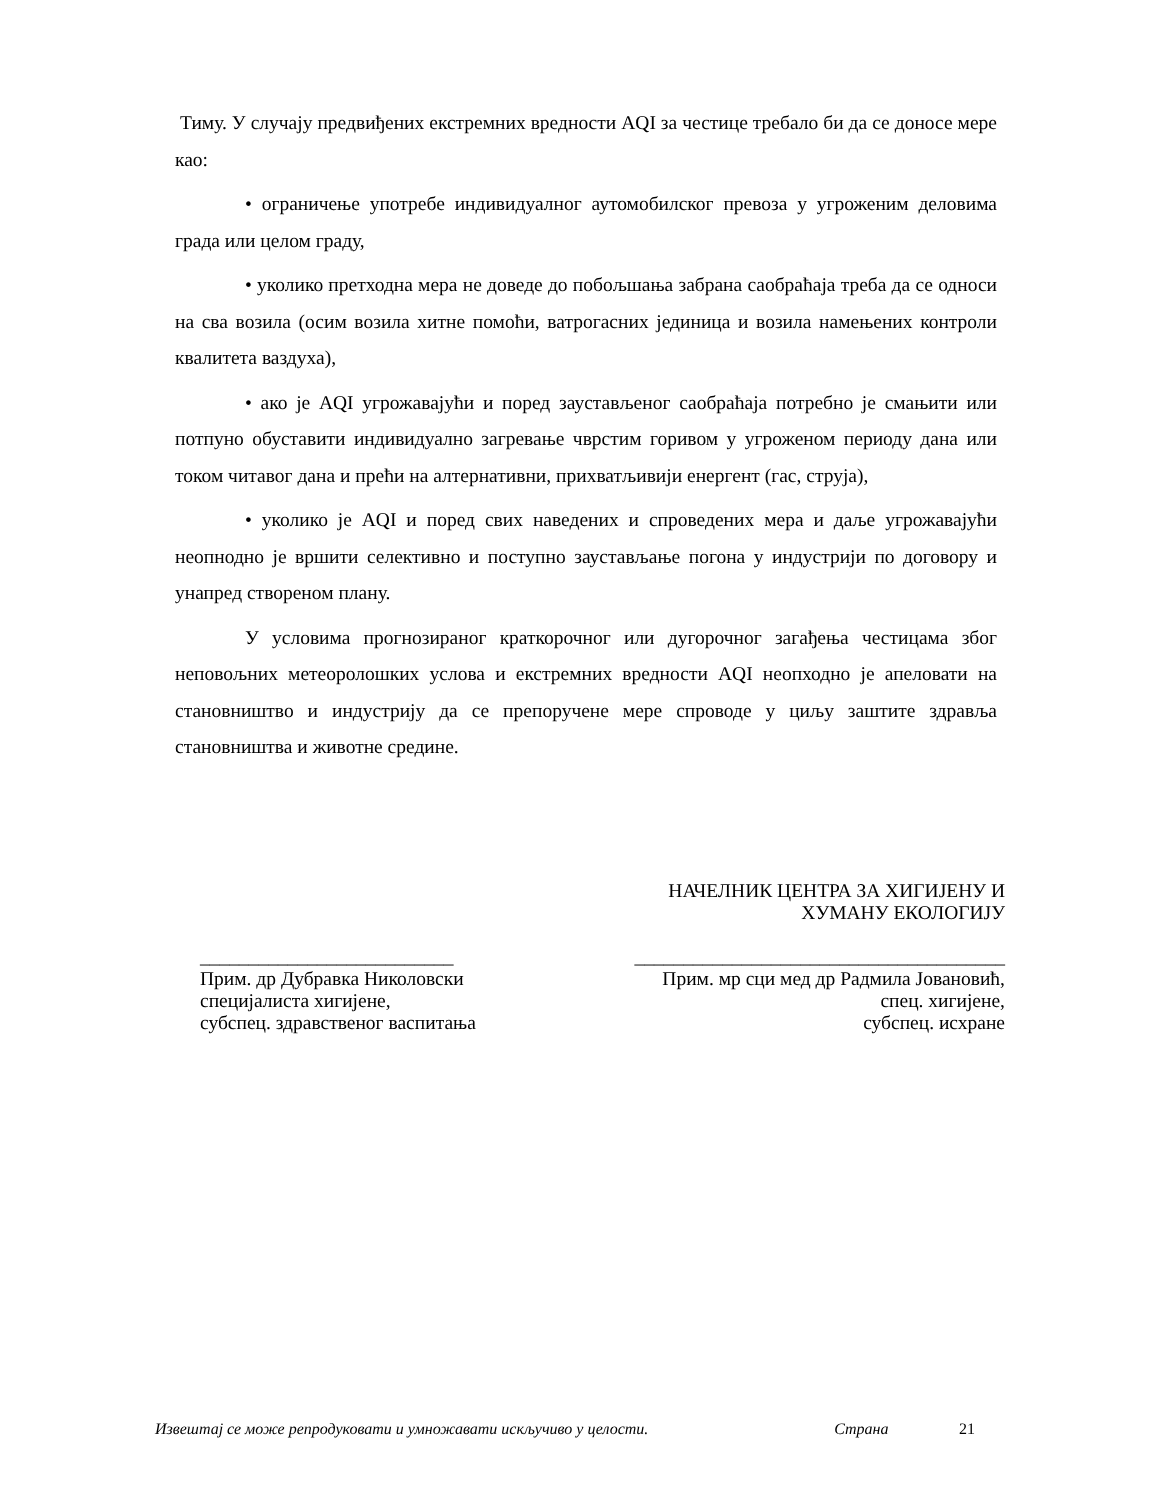Тиму. У случају предвиђених екстремних вредности AQI за честице требало би да се доносе мере као:
• ограничење употребе индивидуалног аутомобилског превоза у угроженим деловима града или целом граду,
• уколико претходна мера не доведе до побољшања забрана саобраћаја треба да се односи на сва возила (осим возила хитне помоћи, ватрогасних јединица и возила намењених контроли квалитета ваздуха),
• ако је AQI угрожавајући и поред заустављеног саобраћаја потребно је смањити или потпуно обуставити индивидуално загревање чврстим горивом у угроженом периоду дана или током читавог дана и прећи на алтернативни, прихватљивији енергент (гас, струја),
• уколико је AQI и поред свих наведених и спроведених мера и даље угрожавајући неопнодно је вршити селективно и поступно заустављање погона у индустрији по договору и унапред створеном плану.
У условима прогнозираног краткорочног или дугорочног загађења честицама због неповољних метеоролошких услова и екстремних вредности AQI неопходно је апеловати на становништво и индустрију да се препоручене мере спроводе у циљу заштите здравља становништва и животне средине.
НАЧЕЛНИК ЦЕНТРА ЗА ХИГИЈЕНУ И
ХУМАНУ ЕКОЛОГИЈУ
__________________________
Прим. др Дубравка Николовски
специјалиста хигијене,
субспец. здравственог васпитања
______________________________________
Прим. мр сци мед др Радмила Јовановић,
спец. хигијене,
субспец. исхране
Извештај се може репродуковати и умножавати искључиво у целости. Страна 21